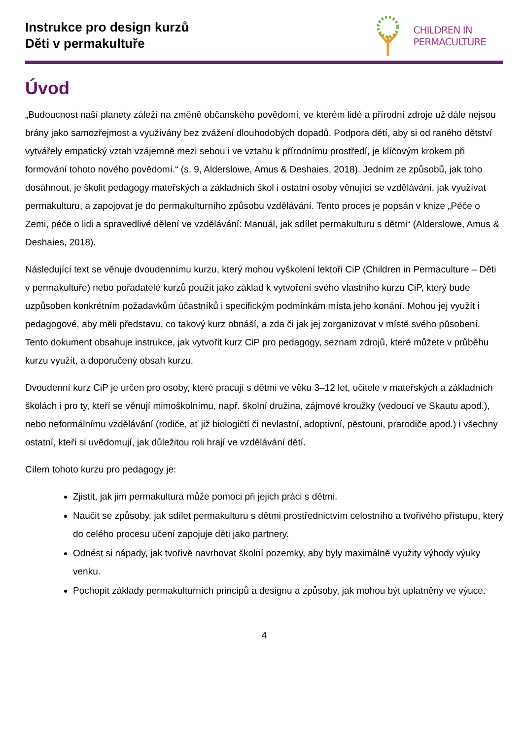Instrukce pro design kurzů
Děti v permakultuře
CHILDREN IN
PERMACULTURE
Úvod
„Budoucnost naší planety záleží na změně občanského povědomí, ve kterém lidé a přírodní zdroje už dále nejsou brány jako samozřejmost a využívány bez zvážení dlouhodobých dopadů. Podpora dětí, aby si od raného dětství vytvářely empatický vztah vzájemně mezi sebou i ve vztahu k přírodnímu prostředí, je klíčovým krokem při formování tohoto nového povědomí.“ (s. 9, Alderslowe, Amus & Deshaies, 2018). Jedním ze způsobů, jak toho dosáhnout, je školit pedagogy mateřských a základních škol i ostatní osoby věnující se vzdělávání, jak využívat permakulturu, a zapojovat je do permakulturního způsobu vzdělávání. Tento proces je popsán v knize „Péče o Zemi, péče o lidi a spravedlivé dělení ve vzdělávání: Manuál, jak sdílet permakulturu s dětmi“ (Alderslowe, Amus & Deshaies, 2018).
Následující text se věnuje dvoudennímu kurzu, který mohou vyškolení lektoři CiP (Children in Permaculture – Děti v permakultuře) nebo pořadatelé kurzů použít jako základ k vytvoření svého vlastního kurzu CiP, který bude uzpůsoben konkrétním požadavkům účastníků i specifickým podmínkám místa jeho konání. Mohou jej využít i pedagogové, aby měli představu, co takový kurz obnáší, a zda či jak jej zorganizovat v místě svého působení. Tento dokument obsahuje instrukce, jak vytvořit kurz CiP pro pedagogy, seznam zdrojů, které můžete v průběhu kurzu využít, a doporučený obsah kurzu.
Dvoudenní kurz CiP je určen pro osoby, které pracují s dětmi ve věku 3–12 let, učitele v mateřských a základních školách i pro ty, kteří se věnují mimoškolnímu, např. školní družina, zájmové kroužky (vedoucí ve Skautu apod.), nebo neformálnímu vzdělávání (rodiče, ať již biologičtí či nevlastní, adoptivní, pěstouni, prarodiče apod.) i všechny ostatní, kteří si uvědomují, jak důležitou roli hrají ve vzdělávání dětí.
Cílem tohoto kurzu pro pedagogy je:
Zjistit, jak jim permakultura může pomoci při jejich práci s dětmi.
Naučit se způsoby, jak sdílet permakulturu s dětmi prostřednictvím celostního a tvořivého přístupu, který do celého procesu učení zapojuje děti jako partnery.
Odnést si nápady, jak tvořivě navrhovat školní pozemky, aby byly maximálně využity výhody výuky venku.
Pochopit základy permakulturních principů a designu a způsoby, jak mohou být uplatněny ve výuce.
4